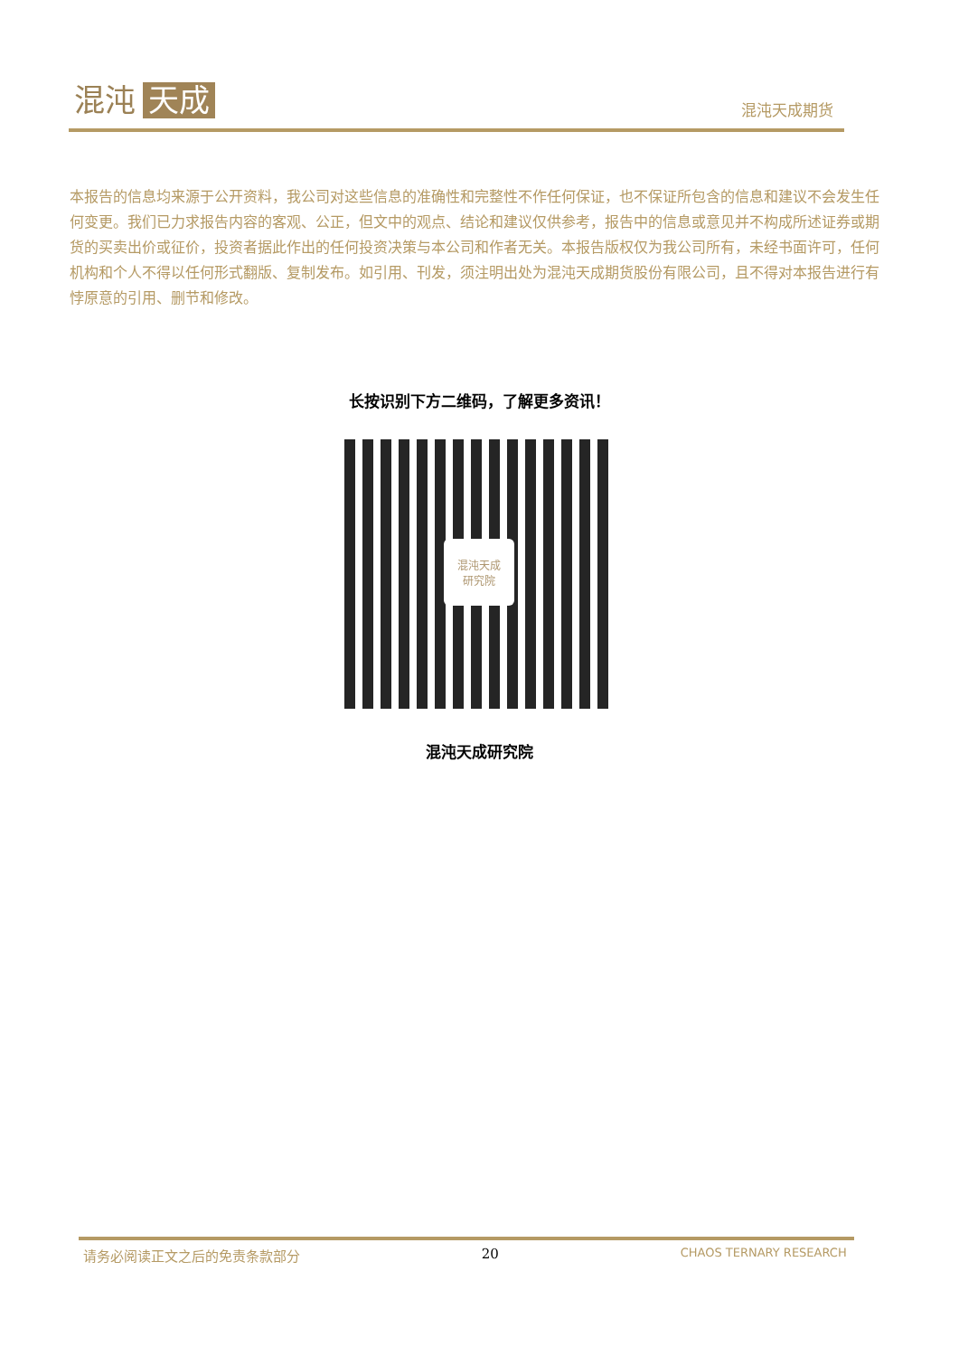混沌 天成 混沌天成期货
本报告的信息均来源于公开资料，我公司对这些信息的准确性和完整性不作任何保证，也不保证所包含的信息和建议不会发生任何变更。我们已力求报告内容的客观、公正，但文中的观点、结论和建议仅供参考，报告中的信息或意见并不构成所述证券或期货的买卖出价或征价，投资者据此作出的任何投资决策与本公司和作者无关。本报告版权仅为我公司所有，未经书面许可，任何机构和个人不得以任何形式翻版、复制发布。如引用、刊发，须注明出处为混沌天成期货股份有限公司，且不得对本报告进行有悖原意的引用、删节和修改。
长按识别下方二维码，了解更多资讯！
混沌天成
研究院
混沌天成研究院
请务必阅读正文之后的免责条款部分 20 CHAOS TERNARY RESEARCH